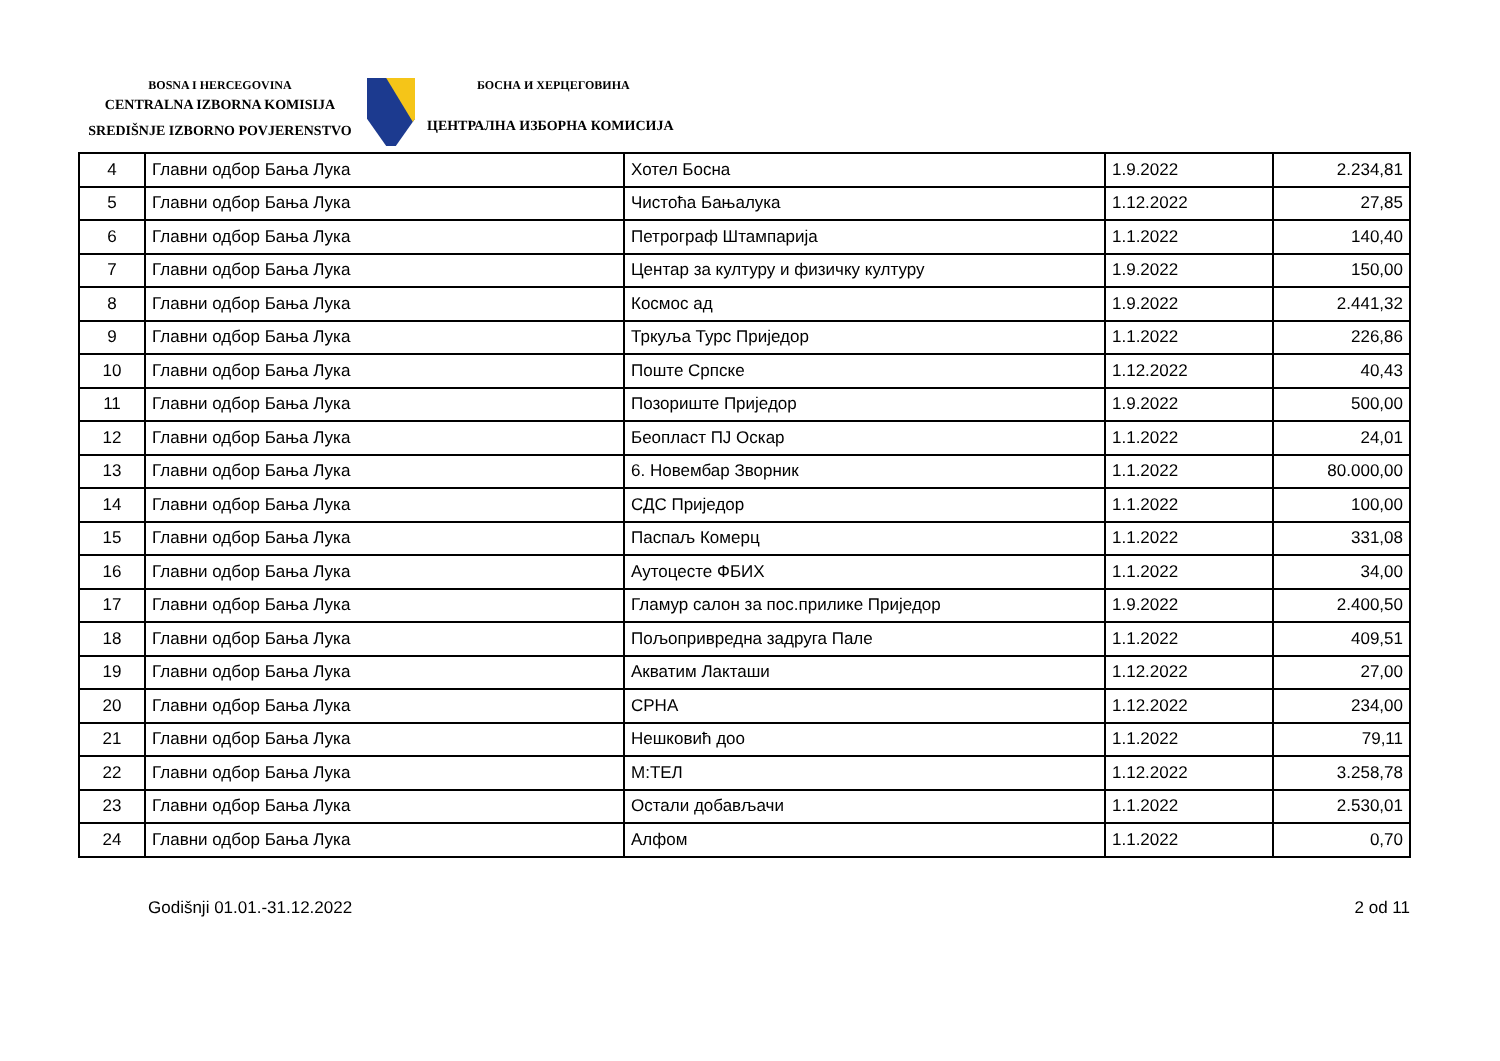BOSNA I HERCEGOVINA
CENTRALNA IZBORNA KOMISIJA
SREDIŠNJE IZBORNO POVJERENSTVO
БОСНА И ХЕРЦЕГОВИНА
ЦЕНТРАЛНА ИЗБОРНА КОМИСИЈА
| 4 | Главни одбор Бања Лука | Хотел Босна | 1.9.2022 | 2.234,81 |
| 5 | Главни одбор Бања Лука | Чистоћа Бањалука | 1.12.2022 | 27,85 |
| 6 | Главни одбор Бања Лука | Петрограф Штампарија | 1.1.2022 | 140,40 |
| 7 | Главни одбор Бања Лука | Центар за културу и физичку културу | 1.9.2022 | 150,00 |
| 8 | Главни одбор Бања Лука | Космос ад | 1.9.2022 | 2.441,32 |
| 9 | Главни одбор Бања Лука | Тркуља Турс Приједор | 1.1.2022 | 226,86 |
| 10 | Главни одбор Бања Лука | Поште Српске | 1.12.2022 | 40,43 |
| 11 | Главни одбор Бања Лука | Позориште Приједор | 1.9.2022 | 500,00 |
| 12 | Главни одбор Бања Лука | Беопласт ПЈ Оскар | 1.1.2022 | 24,01 |
| 13 | Главни одбор Бања Лука | 6. Новембар Зворник | 1.1.2022 | 80.000,00 |
| 14 | Главни одбор Бања Лука | СДС Приједор | 1.1.2022 | 100,00 |
| 15 | Главни одбор Бања Лука | Паспаљ Комерц | 1.1.2022 | 331,08 |
| 16 | Главни одбор Бања Лука | Аутоцесте ФБИХ | 1.1.2022 | 34,00 |
| 17 | Главни одбор Бања Лука | Гламур салон за пос.прилике Приједор | 1.9.2022 | 2.400,50 |
| 18 | Главни одбор Бања Лука | Пољопривредна задруга Пале | 1.1.2022 | 409,51 |
| 19 | Главни одбор Бања Лука | Акватим Лакташи | 1.12.2022 | 27,00 |
| 20 | Главни одбор Бања Лука | СРНА | 1.12.2022 | 234,00 |
| 21 | Главни одбор Бања Лука | Нешковић доо | 1.1.2022 | 79,11 |
| 22 | Главни одбор Бања Лука | М:ТЕЛ | 1.12.2022 | 3.258,78 |
| 23 | Главни одбор Бања Лука | Остали добављачи | 1.1.2022 | 2.530,01 |
| 24 | Главни одбор Бања Лука | Алфом | 1.1.2022 | 0,70 |
Godišnji 01.01.-31.12.2022 2 od 11